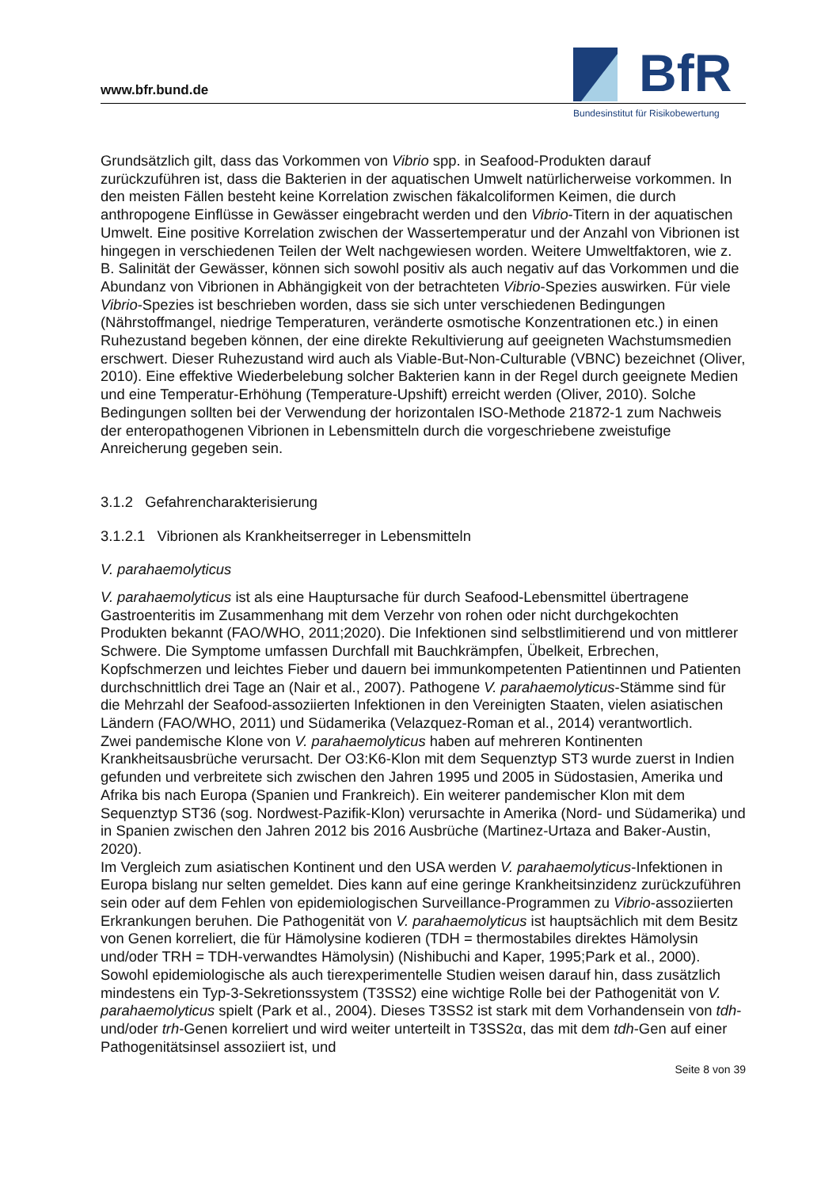www.bfr.bund.de
BfR
Bundesinstitut für Risikobewertung
Grundsätzlich gilt, dass das Vorkommen von Vibrio spp. in Seafood-Produkten darauf zurückzuführen ist, dass die Bakterien in der aquatischen Umwelt natürlicherweise vorkommen. In den meisten Fällen besteht keine Korrelation zwischen fäkalcoliformen Keimen, die durch anthropogene Einflüsse in Gewässer eingebracht werden und den Vibrio-Titern in der aquatischen Umwelt. Eine positive Korrelation zwischen der Wassertemperatur und der Anzahl von Vibrionen ist hingegen in verschiedenen Teilen der Welt nachgewiesen worden. Weitere Umweltfaktoren, wie z. B. Salinität der Gewässer, können sich sowohl positiv als auch negativ auf das Vorkommen und die Abundanz von Vibrionen in Abhängigkeit von der betrachteten Vibrio-Spezies auswirken. Für viele Vibrio-Spezies ist beschrieben worden, dass sie sich unter verschiedenen Bedingungen (Nährstoffmangel, niedrige Temperaturen, veränderte osmotische Konzentrationen etc.) in einen Ruhezustand begeben können, der eine direkte Rekultivierung auf geeigneten Wachstumsmedien erschwert. Dieser Ruhezustand wird auch als Viable-But-Non-Culturable (VBNC) bezeichnet (Oliver, 2010). Eine effektive Wiederbelebung solcher Bakterien kann in der Regel durch geeignete Medien und eine Temperatur-Erhöhung (Temperature-Upshift) erreicht werden (Oliver, 2010). Solche Bedingungen sollten bei der Verwendung der horizontalen ISO-Methode 21872-1 zum Nachweis der enteropathogenen Vibrionen in Lebensmitteln durch die vorgeschriebene zweistufige Anreicherung gegeben sein.
3.1.2 Gefahrencharakterisierung
3.1.2.1 Vibrionen als Krankheitserreger in Lebensmitteln
V. parahaemolyticus
V. parahaemolyticus ist als eine Hauptursache für durch Seafood-Lebensmittel übertragene Gastroenteritis im Zusammenhang mit dem Verzehr von rohen oder nicht durchgekochten Produkten bekannt (FAO/WHO, 2011;2020). Die Infektionen sind selbstlimitierend und von mittlerer Schwere. Die Symptome umfassen Durchfall mit Bauchkrämpfen, Übelkeit, Erbrechen, Kopfschmerzen und leichtes Fieber und dauern bei immunkompetenten Patientinnen und Patienten durchschnittlich drei Tage an (Nair et al., 2007). Pathogene V. parahaemolyticus-Stämme sind für die Mehrzahl der Seafood-assoziierten Infektionen in den Vereinigten Staaten, vielen asiatischen Ländern (FAO/WHO, 2011) und Südamerika (Velazquez-Roman et al., 2014) verantwortlich.
Zwei pandemische Klone von V. parahaemolyticus haben auf mehreren Kontinenten Krankheitsausbrüche verursacht. Der O3:K6-Klon mit dem Sequenztyp ST3 wurde zuerst in Indien gefunden und verbreitete sich zwischen den Jahren 1995 und 2005 in Südostasien, Amerika und Afrika bis nach Europa (Spanien und Frankreich). Ein weiterer pandemischer Klon mit dem Sequenztyp ST36 (sog. Nordwest-Pazifik-Klon) verursachte in Amerika (Nord- und Südamerika) und in Spanien zwischen den Jahren 2012 bis 2016 Ausbrüche (Martinez-Urtaza and Baker-Austin, 2020).
Im Vergleich zum asiatischen Kontinent und den USA werden V. parahaemolyticus-Infektionen in Europa bislang nur selten gemeldet. Dies kann auf eine geringe Krankheitsinzidenz zurückzuführen sein oder auf dem Fehlen von epidemiologischen Surveillance-Programmen zu Vibrio-assoziierten Erkrankungen beruhen. Die Pathogenität von V. parahaemolyticus ist hauptsächlich mit dem Besitz von Genen korreliert, die für Hämolysine kodieren (TDH = thermostabiles direktes Hämolysin und/oder TRH = TDH-verwandtes Hämolysin) (Nishibuchi and Kaper, 1995;Park et al., 2000). Sowohl epidemiologische als auch tierexperimentelle Studien weisen darauf hin, dass zusätzlich mindestens ein Typ-3-Sekretionssystem (T3SS2) eine wichtige Rolle bei der Pathogenität von V. parahaemolyticus spielt (Park et al., 2004). Dieses T3SS2 ist stark mit dem Vorhandensein von tdh- und/oder trh-Genen korreliert und wird weiter unterteilt in T3SS2α, das mit dem tdh-Gen auf einer Pathogenitätsinsel assoziiert ist, und
Seite 8 von 39